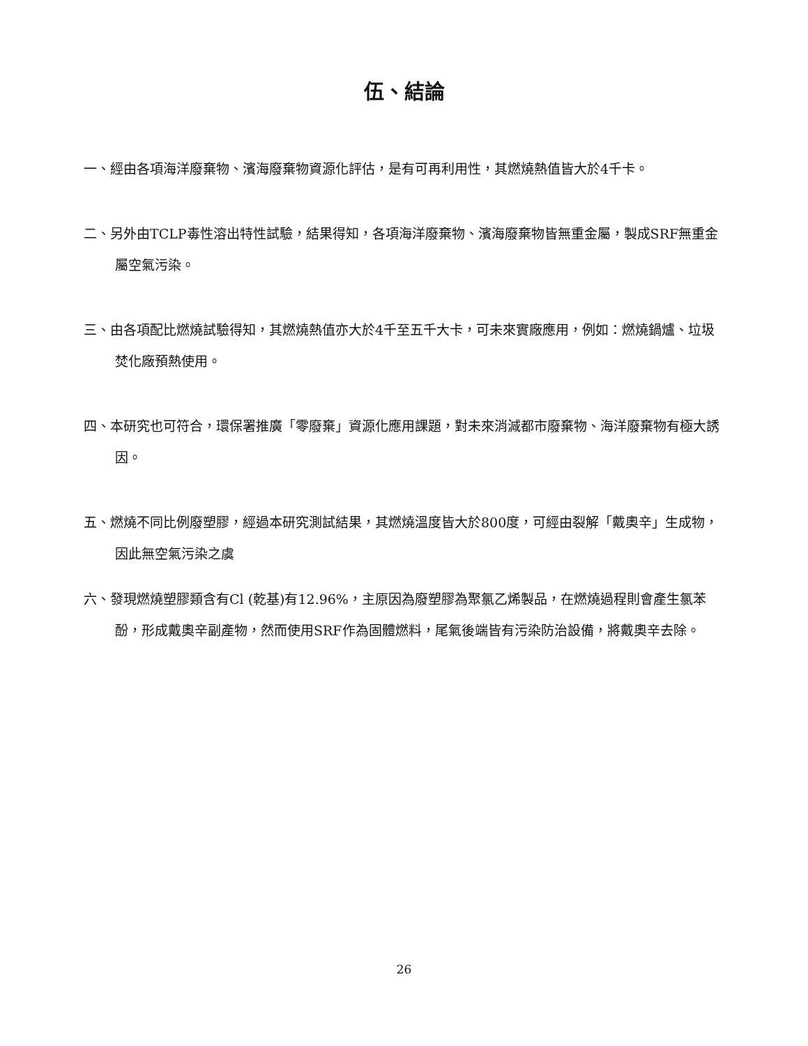伍、結論
一、經由各項海洋廢棄物、濱海廢棄物資源化評估，是有可再利用性，其燃燒熱值皆大於4千卡。
二、另外由TCLP毒性溶出特性試驗，結果得知，各項海洋廢棄物、濱海廢棄物皆無重金屬，製成SRF無重金屬空氣污染。
三、由各項配比燃燒試驗得知，其燃燒熱值亦大於4千至五千大卡，可未來實廠應用，例如：燃燒鍋爐、垃圾焚化廠預熱使用。
四、本研究也可符合，環保署推廣「零廢棄」資源化應用課題，對未來消減都市廢棄物、海洋廢棄物有極大誘因。
五、燃燒不同比例廢塑膠，經過本研究測試結果，其燃燒溫度皆大於800度，可經由裂解「戴奧辛」生成物，因此無空氣污染之虞
六、發現燃燒塑膠類含有Cl (乾基)有12.96%，主原因為廢塑膠為聚氯乙烯製品，在燃燒過程則會產生氯苯酚，形成戴奧辛副產物，然而使用SRF作為固體燃料，尾氣後端皆有污染防治設備，將戴奧辛去除。
26